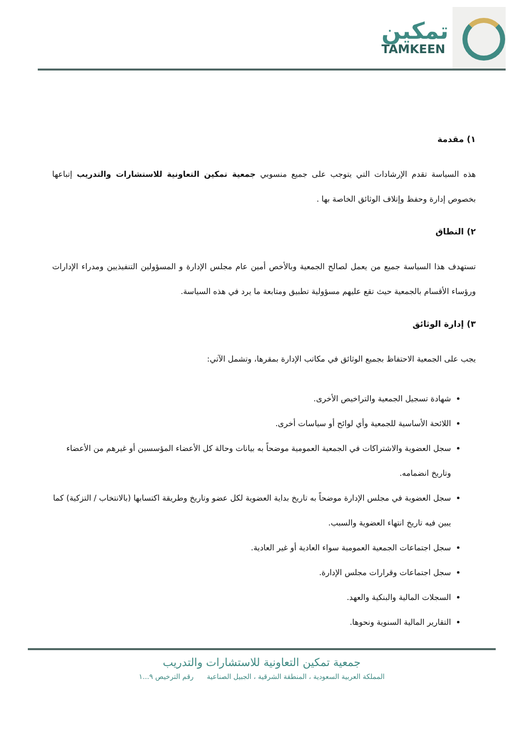تمكين
TAMKEEN
١) مقدمة
هذه السياسة تقدم الإرشادات التي يتوجب على جميع منسوبي جمعية تمكين التعاونية للاستشارات والتدريب إتباعها بخصوص إدارة وحفظ وإتلاف الوثائق الخاصة بها .
٢) النطاق
تستهدف هذا السياسة جميع من يعمل لصالح الجمعية وبالأخص أمين عام مجلس الإدارة و المسؤولين التنفيذيين ومدراء الإدارات ورؤساء الأقسام بالجمعية حيث تقع عليهم مسؤولية تطبيق ومتابعة ما يرد في هذه السياسة.
٣) إدارة الوثائق
يجب على الجمعية الاحتفاظ بجميع الوثائق في مكاتب الإدارة بمقرها، وتشمل الآتي:
شهادة تسجيل الجمعية والتراخيص الأخرى.
اللائحة الأساسية للجمعية وأي لوائح أو سياسات أخرى.
سجل العضوية والاشتراكات في الجمعية العمومية موضحاً به بيانات وحالة كل الأعضاء المؤسسين أو غيرهم من الأعضاء وتاريخ انضمامه.
سجل العضوية في مجلس الإدارة موضحاً به تاريخ بداية العضوية لكل عضو وتاريخ وطريقة اكتسابها (بالانتخاب / التزكية) كما يبين فيه تاريخ انتهاء العضوية والسبب.
سجل اجتماعات الجمعية العمومية سواء العادية أو غير العادية.
سجل اجتماعات وقرارات مجلس الإدارة.
السجلات المالية والبنكية والعهد.
التقارير المالية السنوية ونحوها.
جمعية تمكين التعاونية للاستشارات والتدريب
المملكة العربية السعودية ، المنطقة الشرقية ، الجبيل الصناعية رقم الترخيص ٩...١